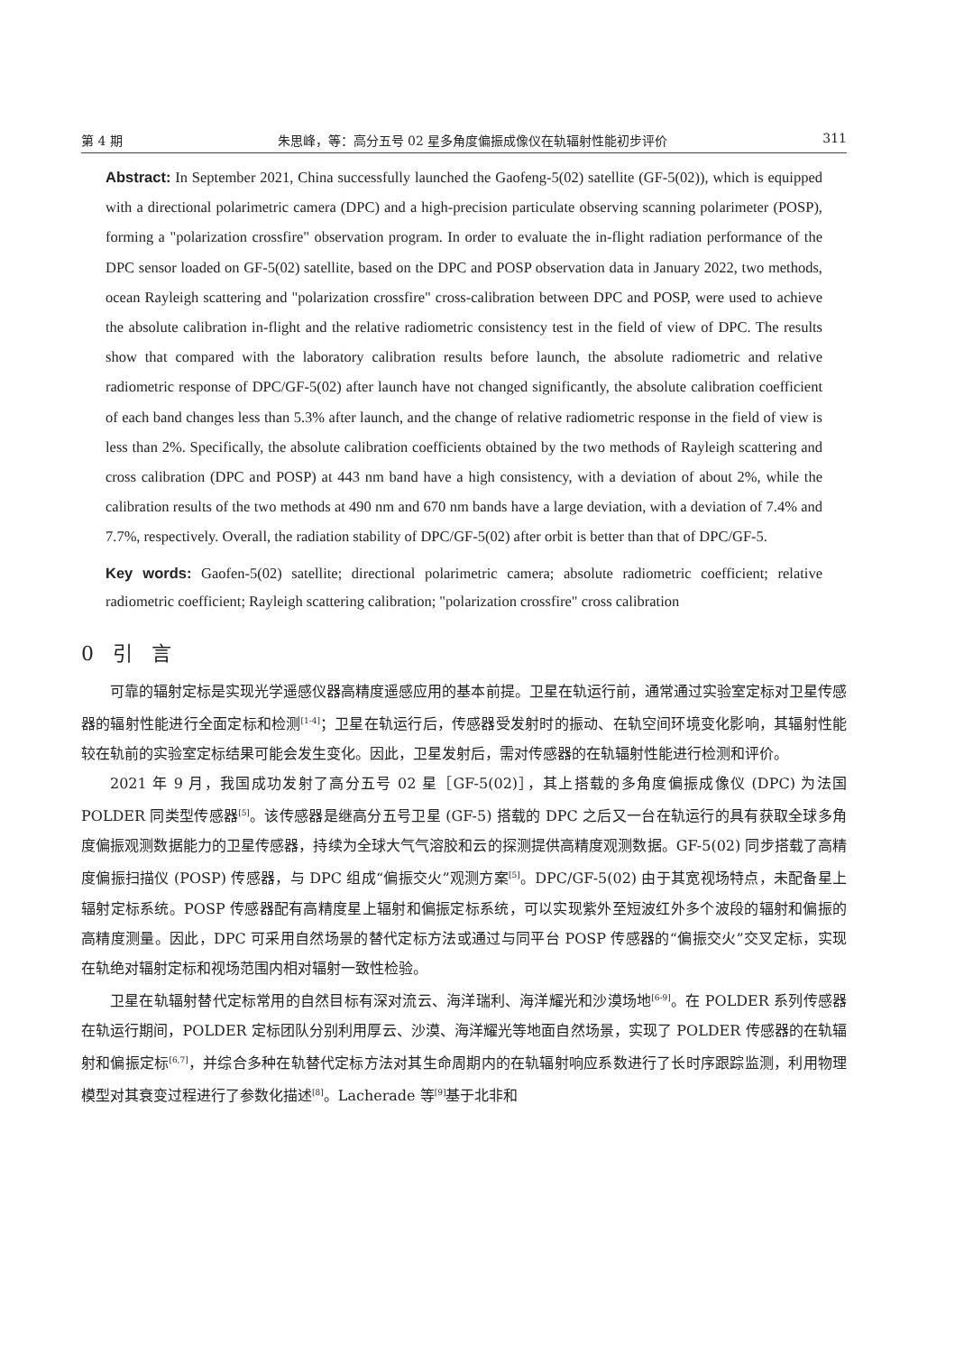第 4 期 朱思峰，等：高分五号 02 星多角度偏振成像仪在轨辐射性能初步评价 311
Abstract: In September 2021, China successfully launched the Gaofeng-5(02) satellite (GF-5(02)), which is equipped with a directional polarimetric camera (DPC) and a high-precision particulate observing scanning polarimeter (POSP), forming a "polarization crossfire" observation program. In order to evaluate the in-flight radiation performance of the DPC sensor loaded on GF-5(02) satellite, based on the DPC and POSP observation data in January 2022, two methods, ocean Rayleigh scattering and "polarization crossfire" cross-calibration between DPC and POSP, were used to achieve the absolute calibration in-flight and the relative radiometric consistency test in the field of view of DPC. The results show that compared with the laboratory calibration results before launch, the absolute radiometric and relative radiometric response of DPC/GF-5(02) after launch have not changed significantly, the absolute calibration coefficient of each band changes less than 5.3% after launch, and the change of relative radiometric response in the field of view is less than 2%. Specifically, the absolute calibration coefficients obtained by the two methods of Rayleigh scattering and cross calibration (DPC and POSP) at 443 nm band have a high consistency, with a deviation of about 2%, while the calibration results of the two methods at 490 nm and 670 nm bands have a large deviation, with a deviation of 7.4% and 7.7%, respectively. Overall, the radiation stability of DPC/GF-5(02) after orbit is better than that of DPC/GF-5.
Key words: Gaofen-5(02) satellite; directional polarimetric camera; absolute radiometric coefficient; relative radiometric coefficient; Rayleigh scattering calibration; "polarization crossfire" cross calibration
0 引 言
可靠的辐射定标是实现光学遥感仪器高精度遥感应用的基本前提。卫星在轨运行前，通常通过实验室定标对卫星传感器的辐射性能进行全面定标和检测<sup>[1-4]</sup>；卫星在轨运行后，传感器受发射时的振动、在轨空间环境变化影响，其辐射性能较在轨前的实验室定标结果可能会发生变化。因此，卫星发射后，需对传感器的在轨辐射性能进行检测和评价。
2021 年 9 月，我国成功发射了高分五号 02 星［GF-5(02)］，其上搭载的多角度偏振成像仪 (DPC) 为法国 POLDER 同类型传感器<sup>[5]</sup>。该传感器是继高分五号卫星 (GF-5) 搭载的 DPC 之后又一台在轨运行的具有获取全球多角度偏振观测数据能力的卫星传感器，持续为全球大气气溶胶和云的探测提供高精度观测数据。GF-5(02) 同步搭载了高精度偏振扫描仪 (POSP) 传感器，与 DPC 组成“偏振交火”观测方案<sup>[5]</sup>。DPC/GF-5(02) 由于其宽视场特点，未配备星上辐射定标系统。POSP 传感器配有高精度星上辐射和偏振定标系统，可以实现紫外至短波红外多个波段的辐射和偏振的高精度测量。因此，DPC 可采用自然场景的替代定标方法或通过与同平台 POSP 传感器的“偏振交火”交叉定标，实现在轨绝对辐射定标和视场范围内相对辐射一致性检验。
卫星在轨辐射替代定标常用的自然目标有深对流云、海洋瑞利、海洋耀光和沙漠场地<sup>[6-9]</sup>。在 POLDER 系列传感器在轨运行期间，POLDER 定标团队分别利用厚云、沙漠、海洋耀光等地面自然场景，实现了 POLDER 传感器的在轨辐射和偏振定标<sup>[6,7]</sup>，并综合多种在轨替代定标方法对其生命周期内的在轨辐射响应系数进行了长时序跟踪监测，利用物理模型对其衰变过程进行了参数化描述<sup>[8]</sup>。Lacherade 等<sup>[9]</sup>基于北非和